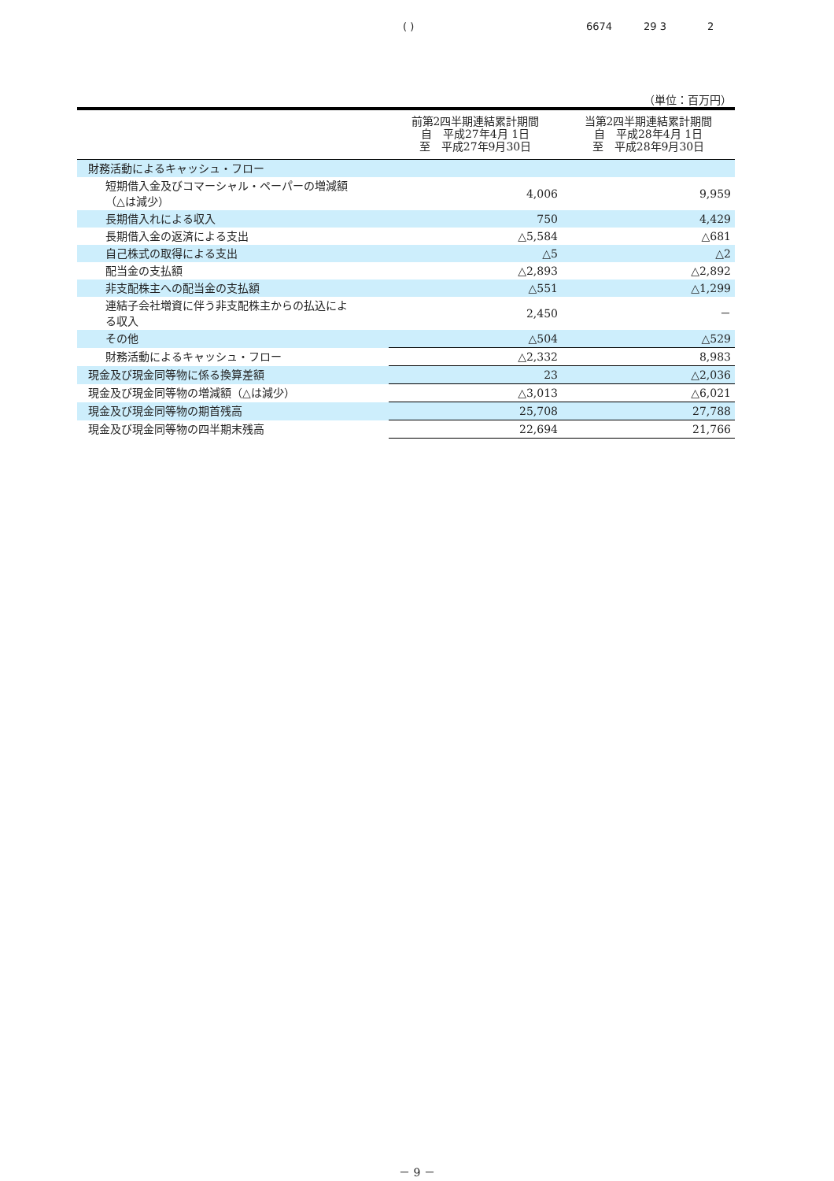( ) 6674 29 3 2
（単位：百万円）
| | 前第2四半期連結累計期間 自 平成27年4月 1日 至 平成27年9月30日 | 当第2四半期連結累計期間 自 平成28年4月 1日 至 平成28年9月30日 |
| --- | --- | --- |
| 財務活動によるキャッシュ・フロー | | |
| 短期借入金及びコマーシャル・ペーパーの増減額 （△は減少） | 4,006 | 9,959 |
| 長期借入れによる収入 | 750 | 4,429 |
| 長期借入金の返済による支出 | △5,584 | △681 |
| 自己株式の取得による支出 | △5 | △2 |
| 配当金の支払額 | △2,893 | △2,892 |
| 非支配株主への配当金の支払額 | △551 | △1,299 |
| 連結子会社増資に伴う非支配株主からの払込によ る収入 | 2,450 | － |
| その他 | △504 | △529 |
| 財務活動によるキャッシュ・フロー | △2,332 | 8,983 |
| 現金及び現金同等物に係る換算差額 | 23 | △2,036 |
| 現金及び現金同等物の増減額（△は減少） | △3,013 | △6,021 |
| 現金及び現金同等物の期首残高 | 25,708 | 27,788 |
| 現金及び現金同等物の四半期末残高 | 22,694 | 21,766 |
－ 9 －